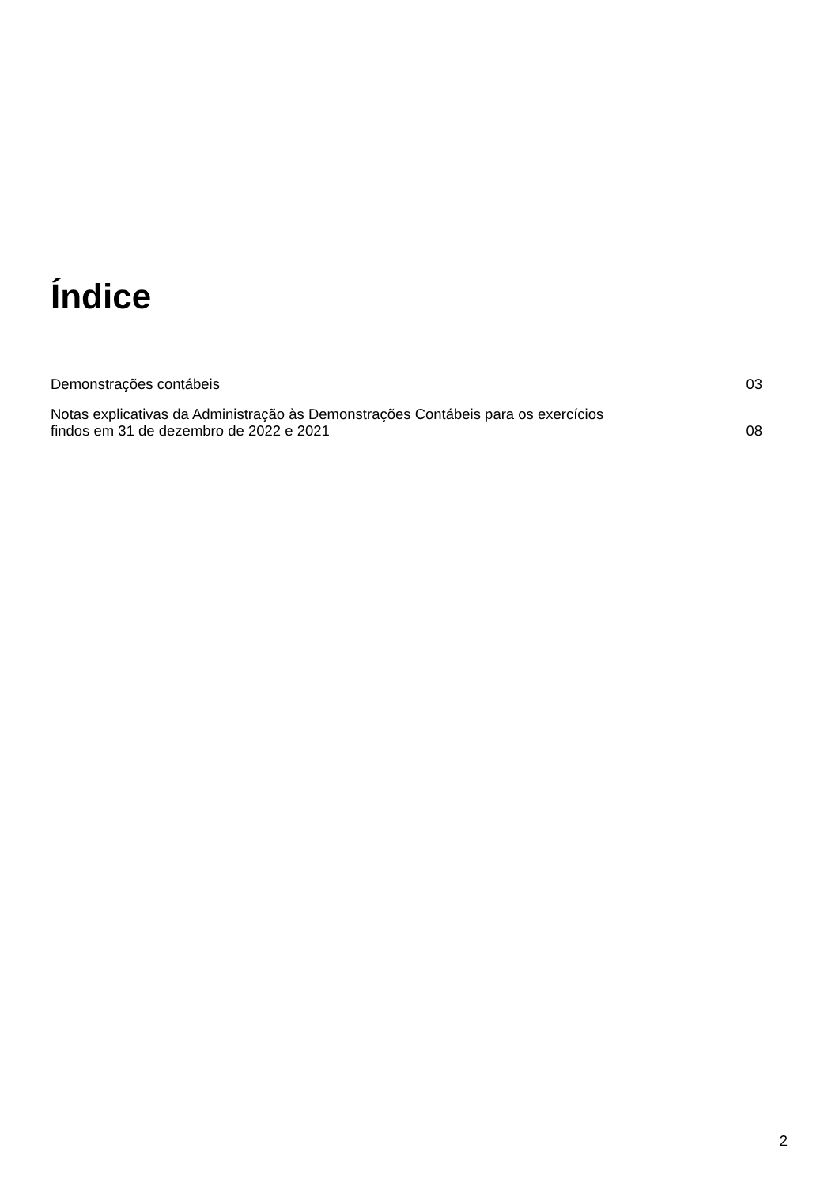Índice
Demonstrações contábeis 03
Notas explicativas da Administração às Demonstrações Contábeis para os exercícios findos em 31 de dezembro de 2022 e 2021 08
2